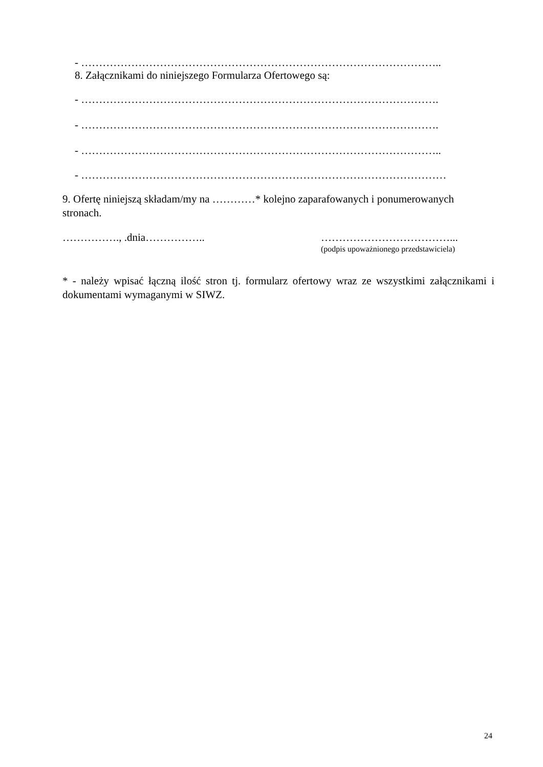- ………………………………………………………………………………………..
8. Załącznikami do niniejszego Formularza Ofertowego są:
- ……………………………………………………………………………………….
- ……………………………………………………………………………………….
- ………………………………………………………………………………………..
- …………………………………………………………………………………………
9. Ofertę niniejszą składam/my na …………* kolejno zaparafowanych i ponumerowanych
stronach.
……………., .dnia…………….. ………………………………...
(podpis upoważnionego przedstawiciela)
* - należy wpisać łączną ilość stron tj. formularz ofertowy wraz ze wszystkimi załącznikami i dokumentami wymaganymi w SIWZ.
24